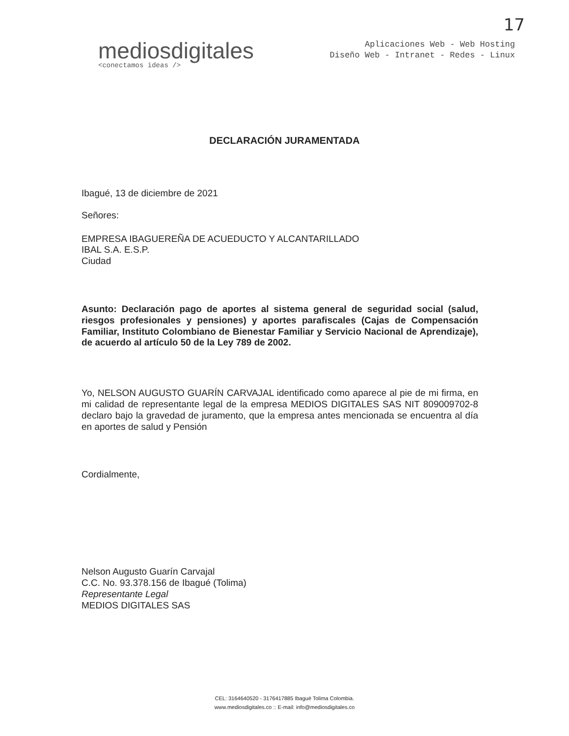17
mediosdigitales
<conectamos ideas />
Aplicaciones Web - Web Hosting
Diseño Web - Intranet - Redes - Linux
DECLARACIÓN JURAMENTADA
Ibagué, 13 de diciembre de 2021
Señores:
EMPRESA IBAGUEREÑA DE ACUEDUCTO Y ALCANTARILLADO
IBAL S.A. E.S.P.
Ciudad
Asunto: Declaración pago de aportes al sistema general de seguridad social (salud, riesgos profesionales y pensiones) y aportes parafiscales (Cajas de Compensación Familiar, Instituto Colombiano de Bienestar Familiar y Servicio Nacional de Aprendizaje), de acuerdo al artículo 50 de la Ley 789 de 2002.
Yo, NELSON AUGUSTO GUARÍN CARVAJAL identificado como aparece al pie de mi firma, en mi calidad de representante legal de la empresa MEDIOS DIGITALES SAS NIT 809009702-8 declaro bajo la gravedad de juramento, que la empresa antes mencionada se encuentra al día en aportes de salud y Pensión
Cordialmente,
Nelson Augusto Guarín Carvajal
C.C. No. 93.378.156 de Ibagué (Tolima)
Representante Legal
MEDIOS DIGITALES SAS
CEL: 3164640520 - 3176417885 Ibagué Tolima Colombia.
www.mediosdigitales.co :: E-mail: info@mediosdigitales.co